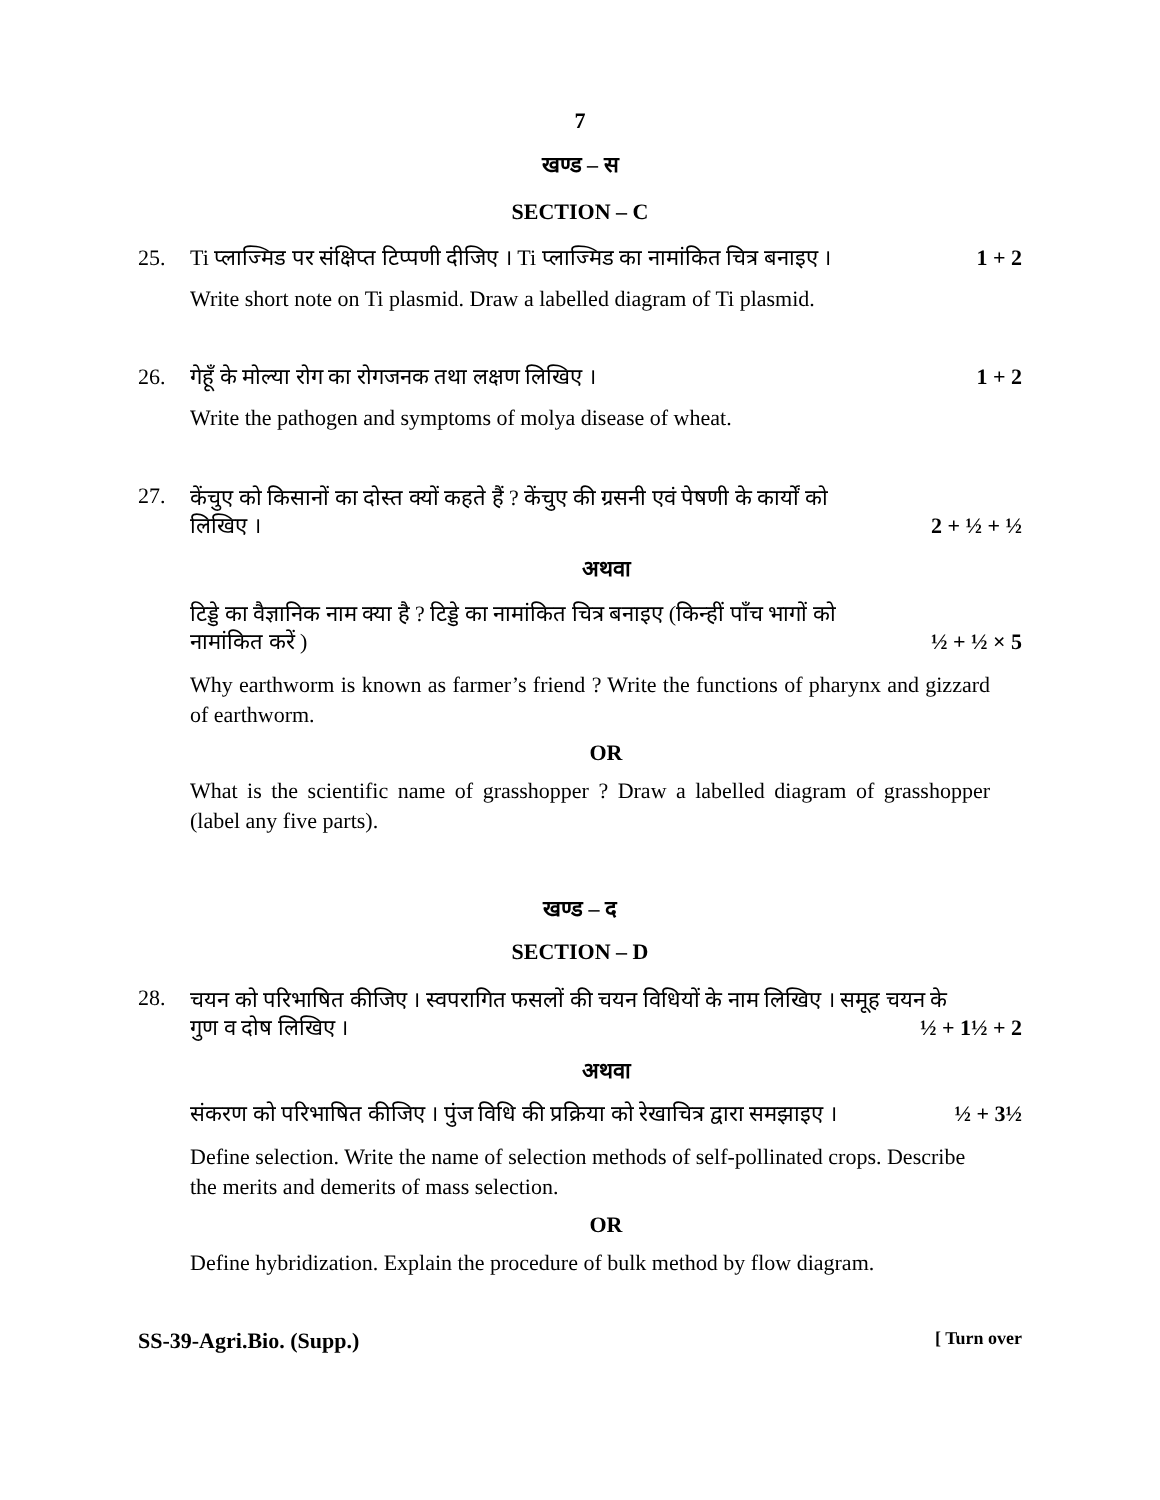7
खण्ड – स
SECTION – C
25. Ti प्लाज्मिड पर संक्षिप्त टिप्पणी दीजिए । Ti प्लाज्मिड का नामांकित चित्र बनाइए । 1 + 2
Write short note on Ti plasmid. Draw a labelled diagram of Ti plasmid.
26. गेहूँ के मोल्या रोग का रोगजनक तथा लक्षण लिखिए । 1 + 2
Write the pathogen and symptoms of molya disease of wheat.
27.
केंचुए को किसानों का दोस्त क्यों कहते हैं ? केंचुए की ग्रसनी एवं पेषणी के कार्यों को
लिखिए । 2 + ½ + ½
अथवा
टिड्डे का वैज्ञानिक नाम क्या है ? टिड्डे का नामांकित चित्र बनाइए (किन्हीं पाँच भागों को
नामांकित करें ) ½ + ½ × 5
Why earthworm is known as farmer’s friend ? Write the functions of pharynx and gizzard of earthworm.
OR
What is the scientific name of grasshopper ? Draw a labelled diagram of grasshopper (label any five parts).
खण्ड – द
SECTION – D
28.
चयन को परिभाषित कीजिए । स्वपरागित फसलों की चयन विधियों के नाम लिखिए । समूह चयन के
गुण व दोष लिखिए । ½ + 1½ + 2
अथवा
संकरण को परिभाषित कीजिए । पुंज विधि की प्रक्रिया को रेखाचित्र द्वारा समझाइए । ½ + 3½
Define selection. Write the name of selection methods of self-pollinated crops. Describe the merits and demerits of mass selection.
OR
Define hybridization. Explain the procedure of bulk method by flow diagram.
SS-39-Agri.Bio. (Supp.) [ Turn over